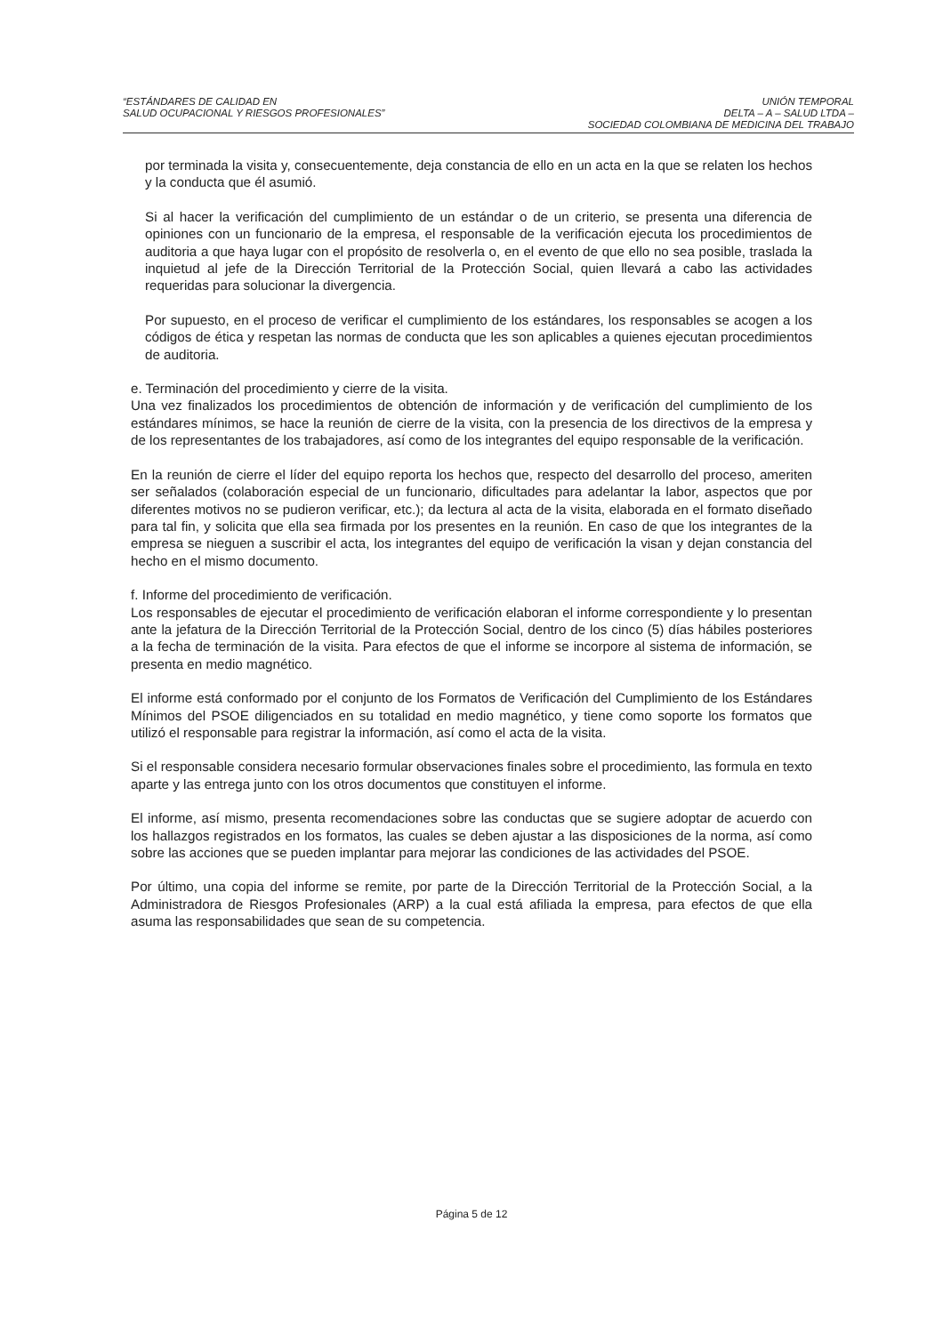“ESTÁNDARES DE CALIDAD EN
SALUD OCUPACIONAL Y RIESGOS PROFESIONALES”
UNIÓN TEMPORAL
DELTA – A – SALUD LTDA –
SOCIEDAD COLOMBIANA DE MEDICINA DEL TRABAJO
por terminada la visita y, consecuentemente, deja constancia de ello en un acta en la que se relaten los hechos y la conducta que él asumió.
Si al hacer la verificación del cumplimiento de un estándar o de un criterio, se presenta una diferencia de opiniones con un funcionario de la empresa, el responsable de la verificación ejecuta los procedimientos de auditoria a que haya lugar con el propósito de resolverla o, en el evento de que ello no sea posible, traslada la inquietud al jefe de la Dirección Territorial de la Protección Social, quien llevará a cabo las actividades requeridas para solucionar la divergencia.
Por supuesto, en el proceso de verificar el cumplimiento de los estándares, los responsables se acogen a los códigos de ética y respetan las normas de conducta que les son aplicables a quienes ejecutan procedimientos de auditoria.
e. Terminación del procedimiento y cierre de la visita.
Una vez finalizados los procedimientos de obtención de información y de verificación del cumplimiento de los estándares mínimos, se hace la reunión de cierre de la visita, con la presencia de los directivos de la empresa y de los representantes de los trabajadores, así como de los integrantes del equipo responsable de la verificación.
En la reunión de cierre el líder del equipo reporta los hechos que, respecto del desarrollo del proceso, ameriten ser señalados (colaboración especial de un funcionario, dificultades para adelantar la labor, aspectos que por diferentes motivos no se pudieron verificar, etc.); da lectura al acta de la visita, elaborada en el formato diseñado para tal fin, y solicita que ella sea firmada por los presentes en la reunión. En caso de que los integrantes de la empresa se nieguen a suscribir el acta, los integrantes del equipo de verificación la visan y dejan constancia del hecho en el mismo documento.
f. Informe del procedimiento de verificación.
Los responsables de ejecutar el procedimiento de verificación elaboran el informe correspondiente y lo presentan ante la jefatura de la Dirección Territorial de la Protección Social, dentro de los cinco (5) días hábiles posteriores a la fecha de terminación de la visita. Para efectos de que el informe se incorpore al sistema de información, se presenta en medio magnético.
El informe está conformado por el conjunto de los Formatos de Verificación del Cumplimiento de los Estándares Mínimos del PSOE diligenciados en su totalidad en medio magnético, y tiene como soporte los formatos que utilizó el responsable para registrar la información, así como el acta de la visita.
Si el responsable considera necesario formular observaciones finales sobre el procedimiento, las formula en texto aparte y las entrega junto con los otros documentos que constituyen el informe.
El informe, así mismo, presenta recomendaciones sobre las conductas que se sugiere adoptar de acuerdo con los hallazgos registrados en los formatos, las cuales se deben ajustar a las disposiciones de la norma, así como sobre las acciones que se pueden implantar para mejorar las condiciones de las actividades del PSOE.
Por último, una copia del informe se remite, por parte de la Dirección Territorial de la Protección Social, a la Administradora de Riesgos Profesionales (ARP) a la cual está afiliada la empresa, para efectos de que ella asuma las responsabilidades que sean de su competencia.
Página 5 de 12